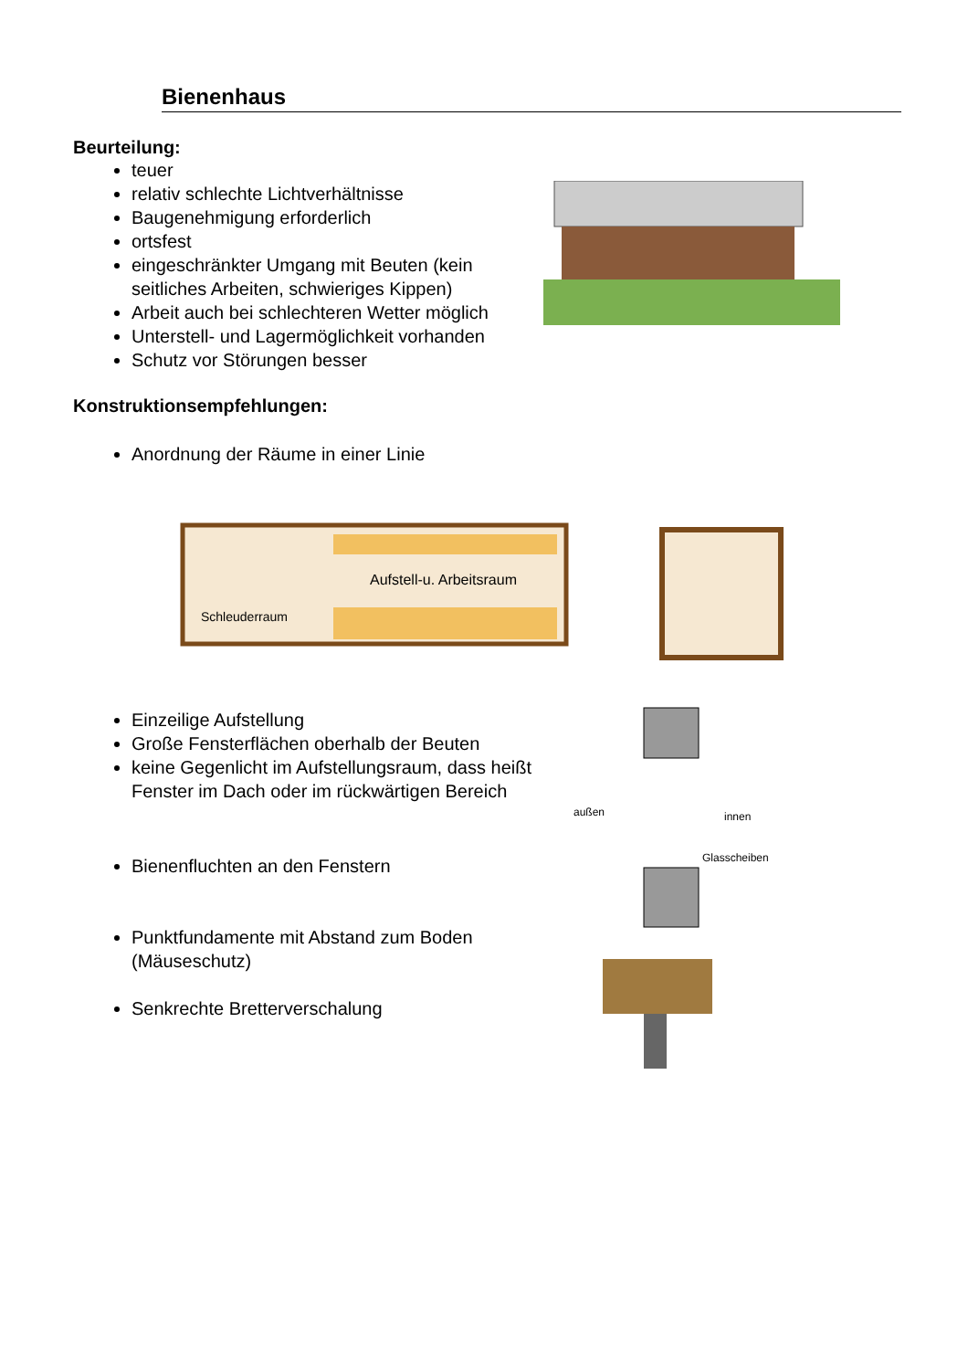Bienenhaus
Beurteilung:
teuer
relativ schlechte Lichtverhältnisse
Baugenehmigung erforderlich
ortsfest
eingeschränkter Umgang mit Beuten (kein seitliches Arbeiten, schwieriges Kippen)
Arbeit auch bei schlechteren Wetter möglich
Unterstell- und Lagermöglichkeit vorhanden
Schutz vor Störungen besser
Konstruktionsempfehlungen:
Anordnung der Räume in einer Linie
Aufstell-u. Arbeitsraum
Schleuderraum
Einzeilige Aufstellung
Große Fensterflächen oberhalb der Beuten
keine Gegenlicht im Aufstellungsraum, dass heißt Fenster im Dach oder im rückwärtigen Bereich
Bienenfluchten an den Fenstern
Punktfundamente mit Abstand zum Boden (Mäuseschutz)
Senkrechte Bretterverschalung
außen innen
Glasscheiben